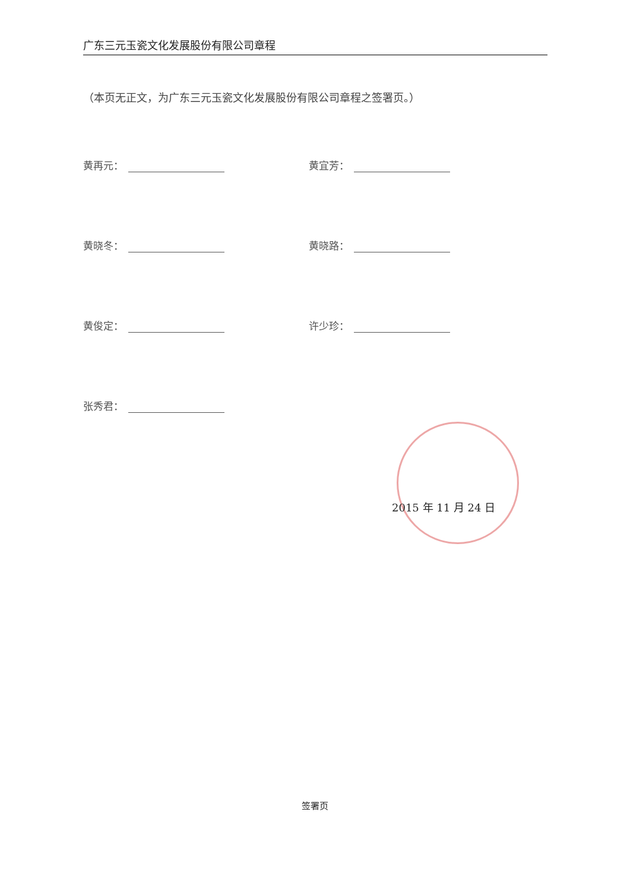广东三元玉瓷文化发展股份有限公司章程
（本页无正文，为广东三元玉瓷文化发展股份有限公司章程之签署页。）
黄再元：
黄宜芳：
黄晓冬：
黄晓路：
黄俊定：
许少珍：
张秀君：
2015 年 11 月 24 日
签署页